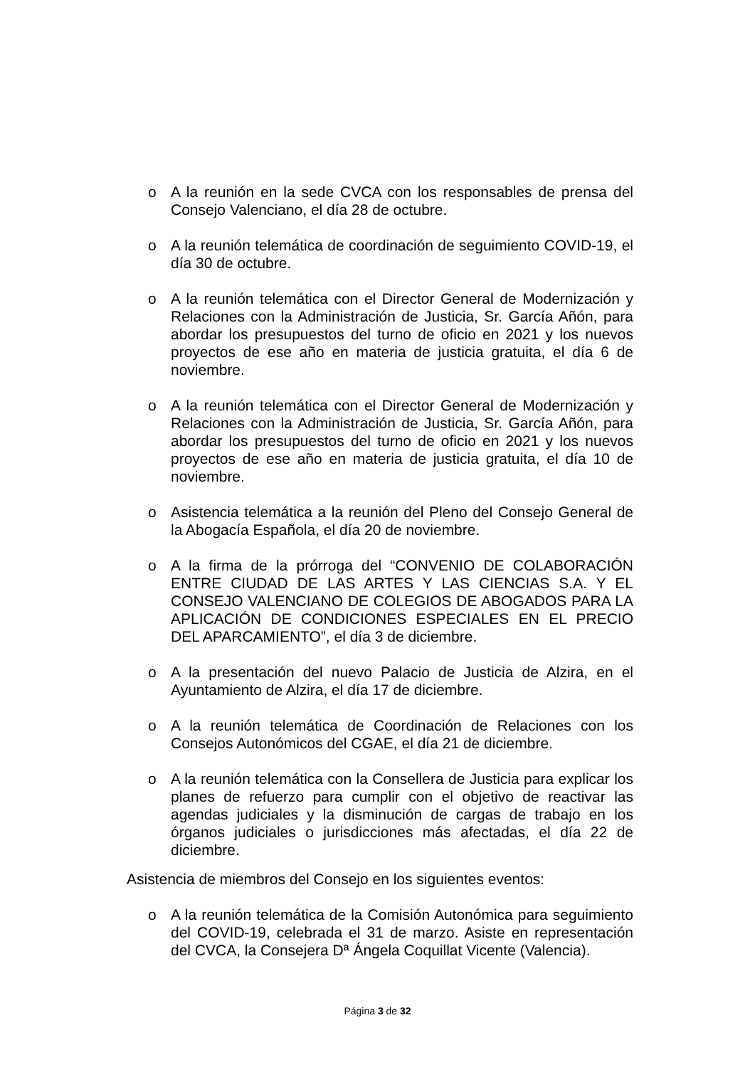o A la reunión en la sede CVCA con los responsables de prensa del Consejo Valenciano, el día 28 de octubre.
o A la reunión telemática de coordinación de seguimiento COVID-19, el día 30 de octubre.
o A la reunión telemática con el Director General de Modernización y Relaciones con la Administración de Justicia, Sr. García Añón, para abordar los presupuestos del turno de oficio en 2021 y los nuevos proyectos de ese año en materia de justicia gratuita, el día 6 de noviembre.
o A la reunión telemática con el Director General de Modernización y Relaciones con la Administración de Justicia, Sr. García Añón, para abordar los presupuestos del turno de oficio en 2021 y los nuevos proyectos de ese año en materia de justicia gratuita, el día 10 de noviembre.
o Asistencia telemática a la reunión del Pleno del Consejo General de la Abogacía Española, el día 20 de noviembre.
o A la firma de la prórroga del “CONVENIO DE COLABORACIÓN ENTRE CIUDAD DE LAS ARTES Y LAS CIENCIAS S.A. Y EL CONSEJO VALENCIANO DE COLEGIOS DE ABOGADOS PARA LA APLICACIÓN DE CONDICIONES ESPECIALES EN EL PRECIO DEL APARCAMIENTO”, el día 3 de diciembre.
o A la presentación del nuevo Palacio de Justicia de Alzira, en el Ayuntamiento de Alzira, el día 17 de diciembre.
o A la reunión telemática de Coordinación de Relaciones con los Consejos Autonómicos del CGAE, el día 21 de diciembre.
o A la reunión telemática con la Consellera de Justicia para explicar los planes de refuerzo para cumplir con el objetivo de reactivar las agendas judiciales y la disminución de cargas de trabajo en los órganos judiciales o jurisdicciones más afectadas, el día 22 de diciembre.
Asistencia de miembros del Consejo en los siguientes eventos:
o A la reunión telemática de la Comisión Autonómica para seguimiento del COVID-19, celebrada el 31 de marzo. Asiste en representación del CVCA, la Consejera Dª Ángela Coquillat Vicente (Valencia).
Página 3 de 32